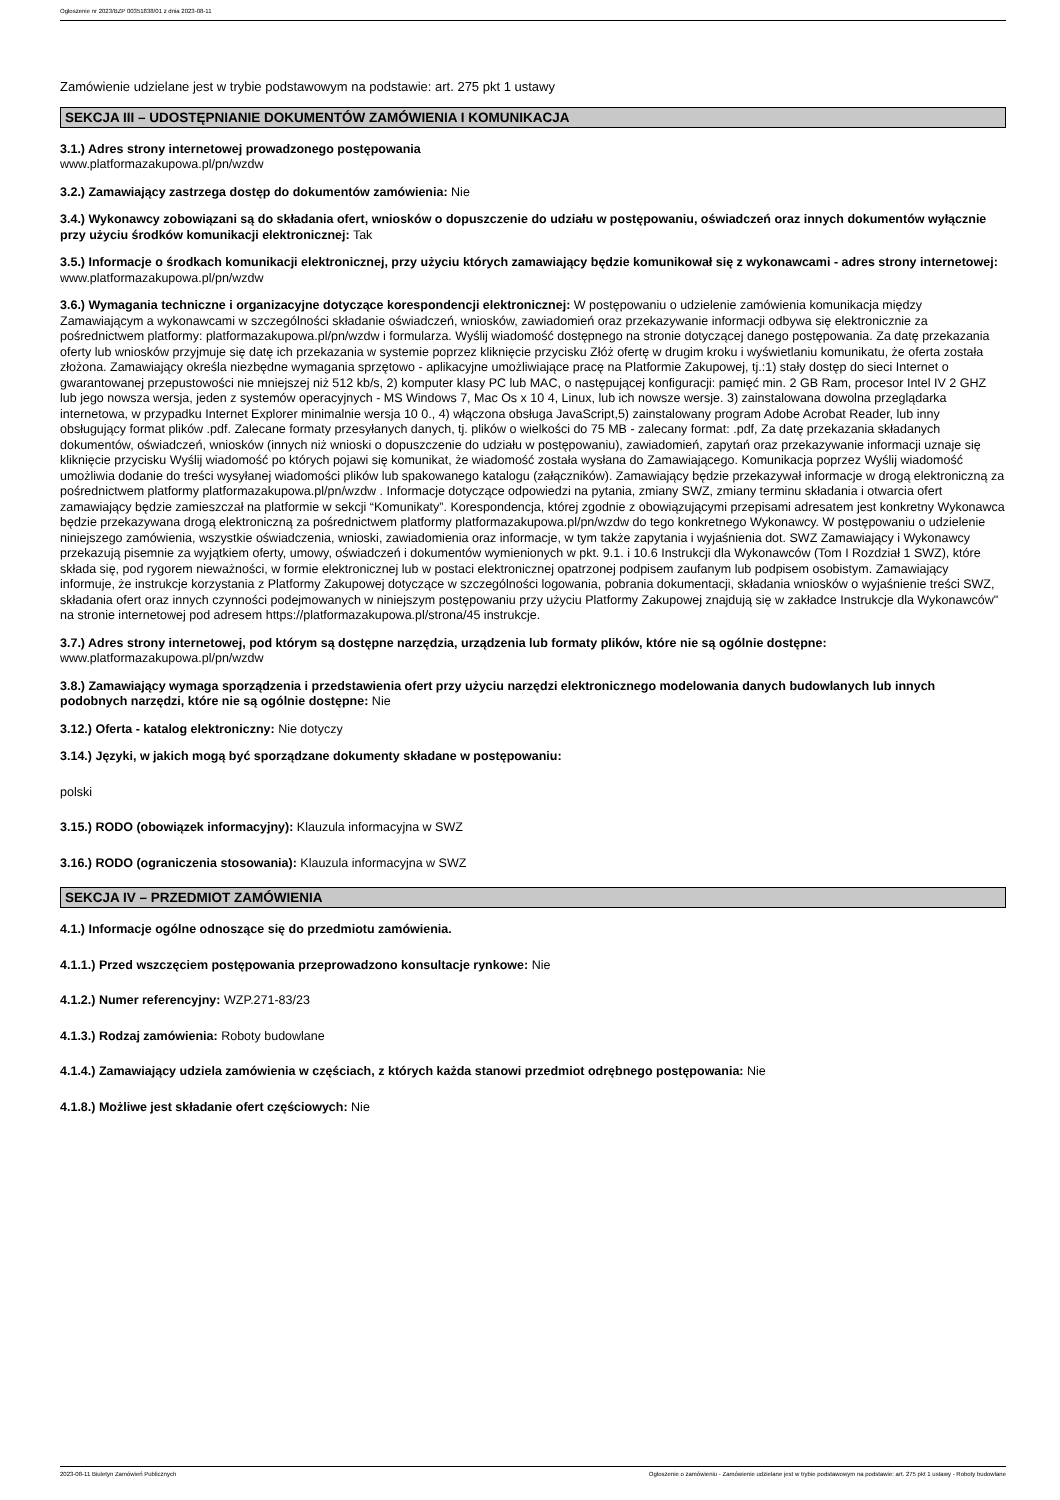Ogłoszenie nr 2023/BZP 00351838/01 z dnia 2023-08-11
Zamówienie udzielane jest w trybie podstawowym na podstawie: art. 275 pkt 1 ustawy
SEKCJA III – UDOSTĘPNIANIE DOKUMENTÓW ZAMÓWIENIA I KOMUNIKACJA
3.1.) Adres strony internetowej prowadzonego postępowania
www.platformazakupowa.pl/pn/wzdw
3.2.) Zamawiający zastrzega dostęp do dokumentów zamówienia: Nie
3.4.) Wykonawcy zobowiązani są do składania ofert, wniosków o dopuszczenie do udziału w postępowaniu, oświadczeń oraz innych dokumentów wyłącznie przy użyciu środków komunikacji elektronicznej: Tak
3.5.) Informacje o środkach komunikacji elektronicznej, przy użyciu których zamawiający będzie komunikował się z wykonawcami - adres strony internetowej: www.platformazakupowa.pl/pn/wzdw
3.6.) Wymagania techniczne i organizacyjne dotyczące korespondencji elektronicznej: W postępowaniu o udzielenie zamówienia komunikacja między Zamawiającym a wykonawcami w szczególności składanie oświadczeń, wniosków, zawiadomień oraz przekazywanie informacji odbywa się elektronicznie za pośrednictwem platformy: platformazakupowa.pl/pn/wzdw i formularza. Wyślij wiadomość dostępnego na stronie dotyczącej danego postępowania. Za datę przekazania oferty lub wniosków przyjmuje się datę ich przekazania w systemie poprzez kliknięcie przycisku Złóż ofertę w drugim kroku i wyświetlaniu komunikatu, że oferta została złożona. Zamawiający określa niezbędne wymagania sprzętowo - aplikacyjne umożliwiające pracę na Platformie Zakupowej, tj.:1) stały dostęp do sieci Internet o gwarantowanej przepustowości nie mniejszej niż 512 kb/s, 2) komputer klasy PC lub MAC, o następującej konfiguracji: pamięć min. 2 GB Ram, procesor Intel IV 2 GHZ lub jego nowsza wersja, jeden z systemów operacyjnych - MS Windows 7, Mac Os x 10 4, Linux, lub ich nowsze wersje. 3) zainstalowana dowolna przeglądarka internetowa, w przypadku Internet Explorer minimalnie wersja 10 0., 4) włączona obsługa JavaScript,5) zainstalowany program Adobe Acrobat Reader, lub inny obsługujący format plików .pdf. Zalecane formaty przesyłanych danych, tj. plików o wielkości do 75 MB - zalecany format: .pdf, Za datę przekazania składanych dokumentów, oświadczeń, wniosków (innych niż wnioski o dopuszczenie do udziału w postępowaniu), zawiadomień, zapytań oraz przekazywanie informacji uznaje się kliknięcie przycisku Wyślij wiadomość po których pojawi się komunikat, że wiadomość została wysłana do Zamawiającego. Komunikacja poprzez Wyślij wiadomość umożliwia dodanie do treści wysyłanej wiadomości plików lub spakowanego katalogu (załączników). Zamawiający będzie przekazywał informacje w drogą elektroniczną za pośrednictwem platformy platformazakupowa.pl/pn/wzdw . Informacje dotyczące odpowiedzi na pytania, zmiany SWZ, zmiany terminu składania i otwarcia ofert zamawiający będzie zamieszczał na platformie w sekcji “Komunikaty”. Korespondencja, której zgodnie z obowiązującymi przepisami adresatem jest konkretny Wykonawca będzie przekazywana drogą elektroniczną za pośrednictwem platformy platformazakupowa.pl/pn/wzdw do tego konkretnego Wykonawcy. W postępowaniu o udzielenie niniejszego zamówienia, wszystkie oświadczenia, wnioski, zawiadomienia oraz informacje, w tym także zapytania i wyjaśnienia dot. SWZ Zamawiający i Wykonawcy przekazują pisemnie za wyjątkiem oferty, umowy, oświadczeń i dokumentów wymienionych w pkt. 9.1. i 10.6 Instrukcji dla Wykonawców (Tom I Rozdział 1 SWZ), które składa się, pod rygorem nieważności, w formie elektronicznej lub w postaci elektronicznej opatrzonej podpisem zaufanym lub podpisem osobistym. Zamawiający informuje, że instrukcje korzystania z Platformy Zakupowej dotyczące w szczególności logowania, pobrania dokumentacji, składania wniosków o wyjaśnienie treści SWZ, składania ofert oraz innych czynności podejmowanych w niniejszym postępowaniu przy użyciu Platformy Zakupowej znajdują się w zakładce Instrukcje dla Wykonawców" na stronie internetowej pod adresem https://platformazakupowa.pl/strona/45 instrukcje.
3.7.) Adres strony internetowej, pod którym są dostępne narzędzia, urządzenia lub formaty plików, które nie są ogólnie dostępne: www.platformazakupowa.pl/pn/wzdw
3.8.) Zamawiający wymaga sporządzenia i przedstawienia ofert przy użyciu narzędzi elektronicznego modelowania danych budowlanych lub innych podobnych narzędzi, które nie są ogólnie dostępne: Nie
3.12.) Oferta - katalog elektroniczny: Nie dotyczy
3.14.) Języki, w jakich mogą być sporządzane dokumenty składane w postępowaniu:
polski
3.15.) RODO (obowiązek informacyjny): Klauzula informacyjna w SWZ
3.16.) RODO (ograniczenia stosowania): Klauzula informacyjna w SWZ
SEKCJA IV – PRZEDMIOT ZAMÓWIENIA
4.1.) Informacje ogólne odnoszące się do przedmiotu zamówienia.
4.1.1.) Przed wszczęciem postępowania przeprowadzono konsultacje rynkowe: Nie
4.1.2.) Numer referencyjny: WZP.271-83/23
4.1.3.) Rodzaj zamówienia: Roboty budowlane
4.1.4.) Zamawiający udziela zamówienia w częściach, z których każda stanowi przedmiot odrębnego postępowania: Nie
4.1.8.) Możliwe jest składanie ofert częściowych: Nie
2023-08-11 Biuletyn Zamówień Publicznych Ogłoszenie o zamówieniu - Zamówienie udzielane jest w trybie podstawowym na podstawie: art. 275 pkt 1 ustawy - Roboty budowlane